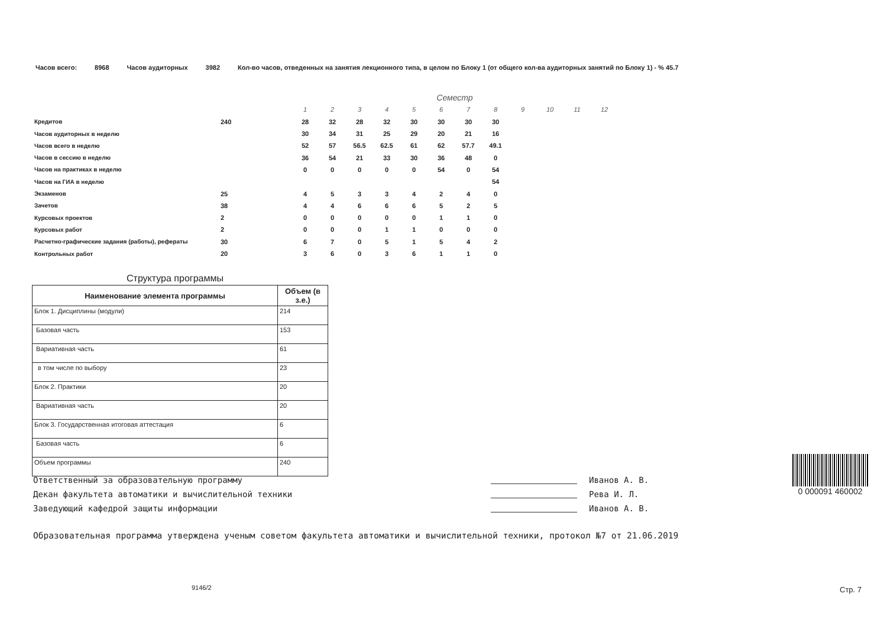Часов всего: 8968 Часов аудиторных 3982 Кол-во часов, отведенных на занятия лекционного типа, в целом по Блоку 1 (от общего кол-ва аудиторных занятий по Блоку 1) - % 45.7
| | | Семестр | | | | | | | | | | | |
| | | 1 | 2 | 3 | 4 | 5 | 6 | 7 | 8 | 9 | 10 | 11 | 12 |
| Кредитов | 240 | 28 | 32 | 28 | 32 | 30 | 30 | 30 | 30 | | | | |
| Часов аудиторных в неделю | | 30 | 34 | 31 | 25 | 29 | 20 | 21 | 16 | | | | |
| Часов всего в неделю | | 52 | 57 | 56.5 | 62.5 | 61 | 62 | 57.7 | 49.1 | | | | |
| Часов в сессию в неделю | | 36 | 54 | 21 | 33 | 30 | 36 | 48 | 0 | | | | |
| Часов на практиках в неделю | | 0 | 0 | 0 | 0 | 0 | 54 | 0 | 54 | | | | |
| Часов на ГИА в неделю | | | | | | | | | 54 | | | | |
| Экзаменов | 25 | 4 | 5 | 3 | 3 | 4 | 2 | 4 | 0 | | | | |
| Зачетов | 38 | 4 | 4 | 6 | 6 | 6 | 5 | 2 | 5 | | | | |
| Курсовых проектов | 2 | 0 | 0 | 0 | 0 | 0 | 1 | 1 | 0 | | | | |
| Курсовых работ | 2 | 0 | 0 | 0 | 1 | 1 | 0 | 0 | 0 | | | | |
| Расчетно-графические задания (работы), рефераты | 30 | 6 | 7 | 0 | 5 | 1 | 5 | 4 | 2 | | | | |
| Контрольных работ | 20 | 3 | 6 | 0 | 3 | 6 | 1 | 1 | 0 | | | | |
Структура программы
| Наименование элемента программы | Объем (в з.е.) |
| --- | --- |
| Блок 1. Дисциплины (модули) | 214 |
| Базовая часть | 153 |
| Вариативная часть | 61 |
| в том числе по выбору | 23 |
| Блок 2. Практики | 20 |
| Вариативная часть | 20 |
| Блок 3. Государственная итоговая аттестация | 6 |
| Базовая часть | 6 |
| Объем программы | 240 |
Ответственный за образовательную программу
Декан факультета автоматики и вычислительной техники
Заведующий кафедрой защиты информации
Иванов А. В.
Рева И. Л.
Иванов А. В.
0 000091 460002
Образовательная программа утверждена ученым советом факультета автоматики и вычислительной техники, протокол №7 от 21.06.2019
9146/2 Стр. 7